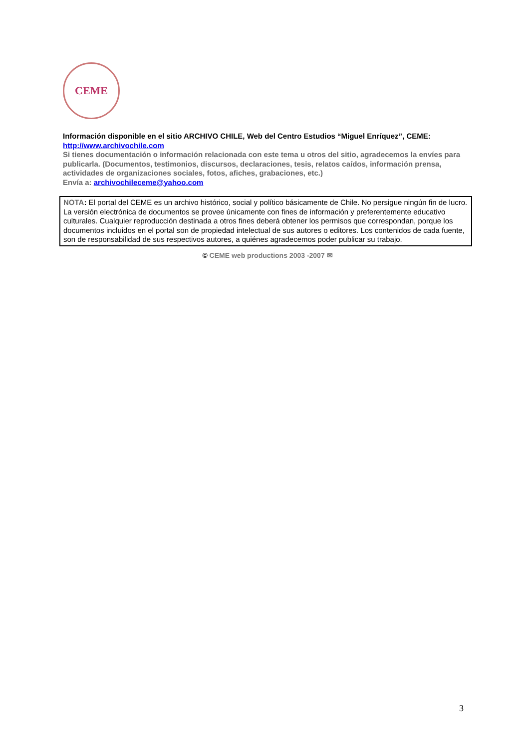CEME
Información disponible en el sitio ARCHIVO CHILE, Web del Centro Estudios “Miguel Enríquez”, CEME:
http://www.archivochile.com
Si tienes documentación o información relacionada con este tema u otros del sitio, agradecemos la envíes para publicarla. (Documentos, testimonios, discursos, declaraciones, tesis, relatos caídos, información prensa, actividades de organizaciones sociales, fotos, afiches, grabaciones, etc.)
Envía a: archivochileceme@yahoo.com
NOTA: El portal del CEME es un archivo histórico, social y político básicamente de Chile. No persigue ningún fin de lucro. La versión electrónica de documentos se provee únicamente con fines de información y preferentemente educativo culturales. Cualquier reproducción destinada a otros fines deberá obtener los permisos que correspondan, porque los documentos incluidos en el portal son de propiedad intelectual de sus autores o editores. Los contenidos de cada fuente, son de responsabilidad de sus respectivos autores, a quiénes agradecemos poder publicar su trabajo.
© CEME web productions 2003 -2007 ✉
3